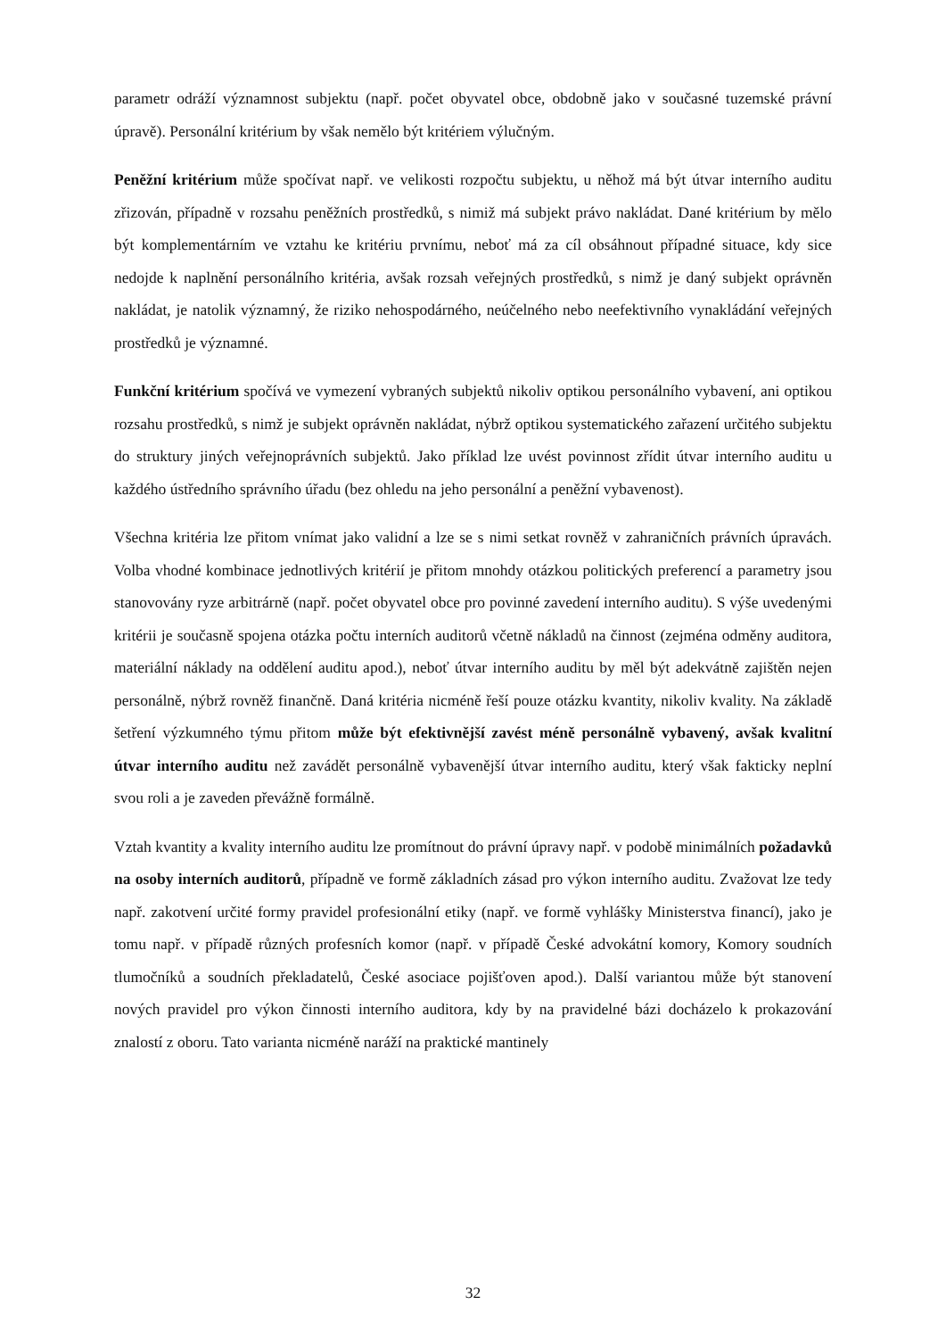parametr odráží významnost subjektu (např. počet obyvatel obce, obdobně jako v současné tuzemské právní úpravě). Personální kritérium by však nemělo být kritériem výlučným.
Peněžní kritérium může spočívat např. ve velikosti rozpočtu subjektu, u něhož má být útvar interního auditu zřizován, případně v rozsahu peněžních prostředků, s nimiž má subjekt právo nakládat. Dané kritérium by mělo být komplementárním ve vztahu ke kritériu prvnímu, neboť má za cíl obsáhnout případné situace, kdy sice nedojde k naplnění personálního kritéria, avšak rozsah veřejných prostředků, s nimž je daný subjekt oprávněn nakládat, je natolik významný, že riziko nehospodárného, neúčelného nebo neefektivního vynakládání veřejných prostředků je významné.
Funkční kritérium spočívá ve vymezení vybraných subjektů nikoliv optikou personálního vybavení, ani optikou rozsahu prostředků, s nimž je subjekt oprávněn nakládat, nýbrž optikou systematického zařazení určitého subjektu do struktury jiných veřejnoprávních subjektů. Jako příklad lze uvést povinnost zřídit útvar interního auditu u každého ústředního správního úřadu (bez ohledu na jeho personální a peněžní vybavenost).
Všechna kritéria lze přitom vnímat jako validní a lze se s nimi setkat rovněž v zahraničních právních úpravách. Volba vhodné kombinace jednotlivých kritérií je přitom mnohdy otázkou politických preferencí a parametry jsou stanovovány ryze arbitrárně (např. počet obyvatel obce pro povinné zavedení interního auditu). S výše uvedenými kritérii je současně spojena otázka počtu interních auditorů včetně nákladů na činnost (zejména odměny auditora, materiální náklady na oddělení auditu apod.), neboť útvar interního auditu by měl být adekvátně zajištěn nejen personálně, nýbrž rovněž finančně. Daná kritéria nicméně řeší pouze otázku kvantity, nikoliv kvality. Na základě šetření výzkumného týmu přitom může být efektivnější zavést méně personálně vybavený, avšak kvalitní útvar interního auditu než zavádět personálně vybavenější útvar interního auditu, který však fakticky neplní svou roli a je zaveden převážně formálně.
Vztah kvantity a kvality interního auditu lze promítnout do právní úpravy např. v podobě minimálních požadavků na osoby interních auditorů, případně ve formě základních zásad pro výkon interního auditu. Zvažovat lze tedy např. zakotvení určité formy pravidel profesionální etiky (např. ve formě vyhlášky Ministerstva financí), jako je tomu např. v případě různých profesních komor (např. v případě České advokátní komory, Komory soudních tlumočníků a soudních překladatelů, České asociace pojišťoven apod.). Další variantou může být stanovení nových pravidel pro výkon činnosti interního auditora, kdy by na pravidelné bázi docházelo k prokazování znalostí z oboru. Tato varianta nicméně naráží na praktické mantinely
32